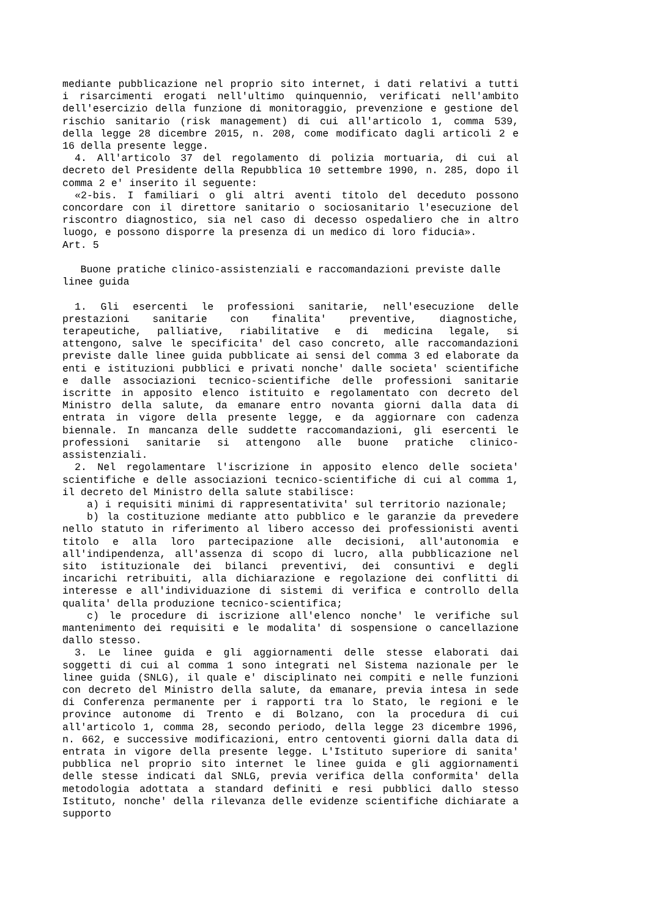mediante pubblicazione nel proprio sito internet, i dati relativi a tutti i risarcimenti erogati nell'ultimo quinquennio, verificati nell'ambito dell'esercizio della funzione di monitoraggio, prevenzione e gestione del rischio sanitario (risk management) di cui all'articolo 1, comma 539, della legge 28 dicembre 2015, n. 208, come modificato dagli articoli 2 e 16 della presente legge.
4. All'articolo 37 del regolamento di polizia mortuaria, di cui al decreto del Presidente della Repubblica 10 settembre 1990, n. 285, dopo il comma 2 e' inserito il seguente:
«2-bis. I familiari o gli altri aventi titolo del deceduto possono concordare con il direttore sanitario o sociosanitario l'esecuzione del riscontro diagnostico, sia nel caso di decesso ospedaliero che in altro luogo, e possono disporre la presenza di un medico di loro fiducia».
Art. 5
Buone pratiche clinico-assistenziali e raccomandazioni previste dalle linee guida
1. Gli esercenti le professioni sanitarie, nell'esecuzione delle prestazioni sanitarie con finalita' preventive, diagnostiche, terapeutiche, palliative, riabilitative e di medicina legale, si attengono, salve le specificita' del caso concreto, alle raccomandazioni previste dalle linee guida pubblicate ai sensi del comma 3 ed elaborate da enti e istituzioni pubblici e privati nonche' dalle societa' scientifiche e dalle associazioni tecnico-scientifiche delle professioni sanitarie iscritte in apposito elenco istituito e regolamentato con decreto del Ministro della salute, da emanare entro novanta giorni dalla data di entrata in vigore della presente legge, e da aggiornare con cadenza biennale. In mancanza delle suddette raccomandazioni, gli esercenti le professioni sanitarie si attengono alle buone pratiche clinico-assistenziali.
2. Nel regolamentare l'iscrizione in apposito elenco delle societa' scientifiche e delle associazioni tecnico-scientifiche di cui al comma 1, il decreto del Ministro della salute stabilisce:
a) i requisiti minimi di rappresentativita' sul territorio nazionale;
b) la costituzione mediante atto pubblico e le garanzie da prevedere nello statuto in riferimento al libero accesso dei professionisti aventi titolo e alla loro partecipazione alle decisioni, all'autonomia e all'indipendenza, all'assenza di scopo di lucro, alla pubblicazione nel sito istituzionale dei bilanci preventivi, dei consuntivi e degli incarichi retribuiti, alla dichiarazione e regolazione dei conflitti di interesse e all'individuazione di sistemi di verifica e controllo della qualita' della produzione tecnico-scientifica;
c) le procedure di iscrizione all'elenco nonche' le verifiche sul mantenimento dei requisiti e le modalita' di sospensione o cancellazione dallo stesso.
3. Le linee guida e gli aggiornamenti delle stesse elaborati dai soggetti di cui al comma 1 sono integrati nel Sistema nazionale per le linee guida (SNLG), il quale e' disciplinato nei compiti e nelle funzioni con decreto del Ministro della salute, da emanare, previa intesa in sede di Conferenza permanente per i rapporti tra lo Stato, le regioni e le province autonome di Trento e di Bolzano, con la procedura di cui all'articolo 1, comma 28, secondo periodo, della legge 23 dicembre 1996, n. 662, e successive modificazioni, entro centoventi giorni dalla data di entrata in vigore della presente legge. L'Istituto superiore di sanita' pubblica nel proprio sito internet le linee guida e gli aggiornamenti delle stesse indicati dal SNLG, previa verifica della conformita' della metodologia adottata a standard definiti e resi pubblici dallo stesso Istituto, nonche' della rilevanza delle evidenze scientifiche dichiarate a supporto